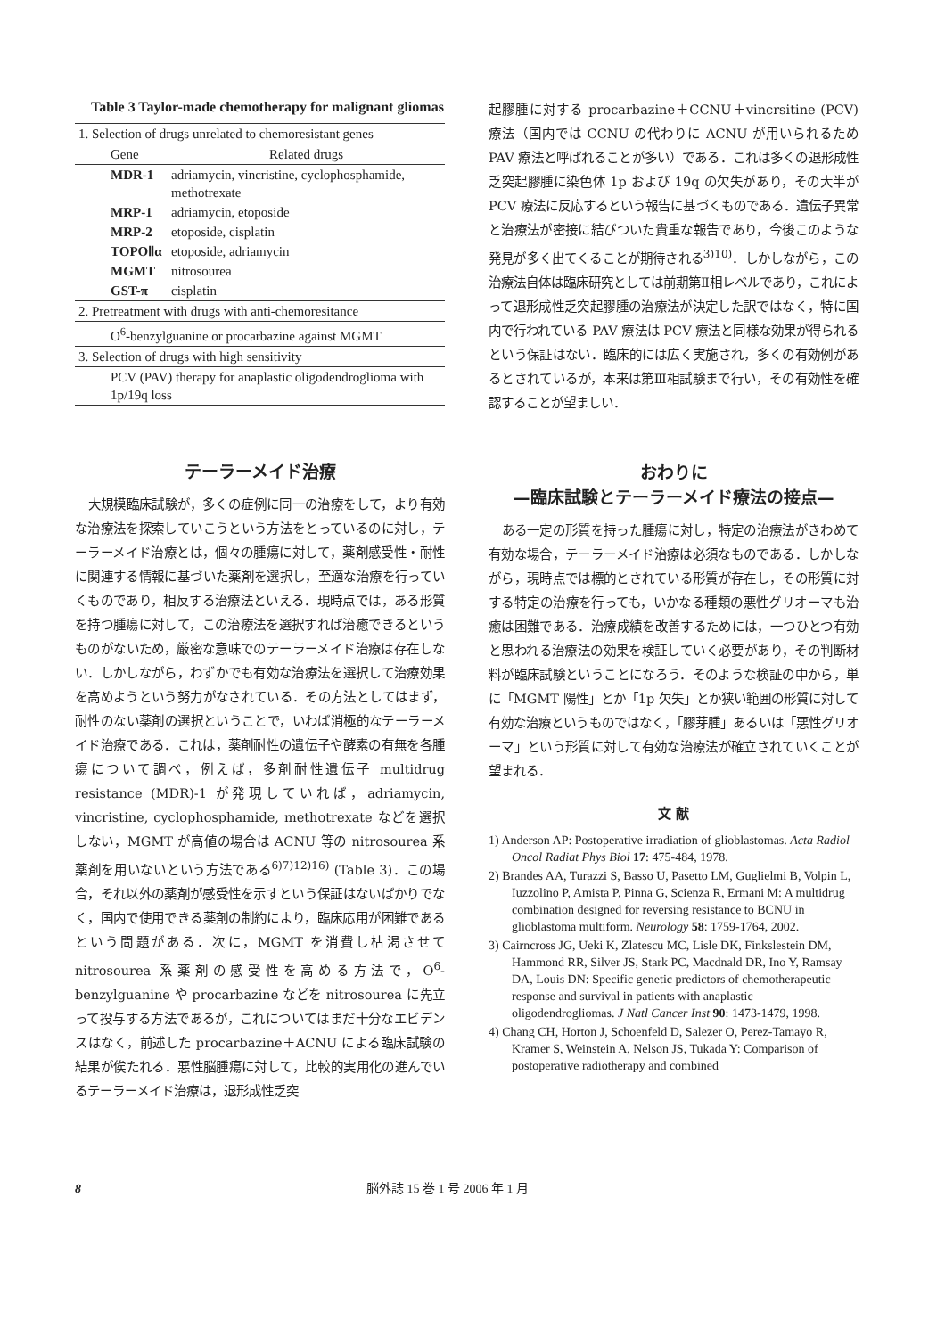Table 3 Taylor-made chemotherapy for malignant gliomas
| 1. Selection of drugs unrelated to chemoresistant genes | |
| Gene | Related drugs |
| MDR-1 | adriamycin, vincristine, cyclophosphamide, methotrexate |
| MRP-1 | adriamycin, etoposide |
| MRP-2 | etoposide, cisplatin |
| TOPOⅡα | etoposide, adriamycin |
| MGMT | nitrosourea |
| GST-π | cisplatin |
| 2. Pretreatment with drugs with anti-chemoresitance | |
| O<sup>6</sup>-benzylguanine or procarbazine against MGMT | |
| 3. Selection of drugs with high sensitivity | |
| PCV (PAV) therapy for anaplastic oligodendroglioma with 1p/19q loss | |
テーラーメイド治療
大規模臨床試験が，多くの症例に同一の治療をして，より有効な治療法を探索していこうという方法をとっているのに対し，テーラーメイド治療とは，個々の腫瘍に対して，薬剤感受性・耐性に関連する情報に基づいた薬剤を選択し，至適な治療を行っていくものであり，相反する治療法といえる．現時点では，ある形質を持つ腫瘍に対して，この治療法を選択すれば治癒できるというものがないため，厳密な意味でのテーラーメイド治療は存在しない．しかしながら，わずかでも有効な治療法を選択して治療効果を高めようという努力がなされている．その方法としてはまず，耐性のない薬剤の選択ということで，いわば消極的なテーラーメイド治療である．これは，薬剤耐性の遺伝子や酵素の有無を各腫瘍について調べ，例えば，多剤耐性遺伝子 multidrug resistance (MDR)-1 が発現していれば，adriamycin, vincristine, cyclophosphamide, methotrexate などを選択しない，MGMT が高値の場合は ACNU 等の nitrosourea 系薬剤を用いないという方法である<sup>6)7)12)16)</sup> (Table 3)．この場合，それ以外の薬剤が感受性を示すという保証はないばかりでなく，国内で使用できる薬剤の制約により，臨床応用が困難であるという問題がある．次に，MGMT を消費し枯渇させて nitrosourea 系薬剤の感受性を高める方法で，O<sup>6</sup>-benzylguanine や procarbazine などを nitrosourea に先立って投与する方法であるが，これについてはまだ十分なエビデンスはなく，前述した procarbazine＋ACNU による臨床試験の結果が俟たれる．悪性脳腫瘍に対して，比較的実用化の進んでいるテーラーメイド治療は，退形成性乏突
起膠腫に対する procarbazine＋CCNU＋vincrsitine (PCV) 療法（国内では CCNU の代わりに ACNU が用いられるため PAV 療法と呼ばれることが多い）である．これは多くの退形成性乏突起膠腫に染色体 1p および 19q の欠失があり，その大半が PCV 療法に反応するという報告に基づくものである．遺伝子異常と治療法が密接に結びついた貴重な報告であり，今後このような発見が多く出てくることが期待される<sup>3)10)</sup>．しかしながら，この治療法自体は臨床研究としては前期第Ⅱ相レベルであり，これによって退形成性乏突起膠腫の治療法が決定した訳ではなく，特に国内で行われている PAV 療法は PCV 療法と同様な効果が得られるという保証はない．臨床的には広く実施され，多くの有効例があるとされているが，本来は第Ⅲ相試験まで行い，その有効性を確認することが望ましい．
おわりに
—臨床試験とテーラーメイド療法の接点—
ある一定の形質を持った腫瘍に対し，特定の治療法がきわめて有効な場合，テーラーメイド治療は必須なものである．しかしながら，現時点では標的とされている形質が存在し，その形質に対する特定の治療を行っても，いかなる種類の悪性グリオーマも治癒は困難である．治療成績を改善するためには，一つひとつ有効と思われる治療法の効果を検証していく必要があり，その判断材料が臨床試験ということになろう．そのような検証の中から，単に「MGMT 陽性」とか「1p 欠失」とか狭い範囲の形質に対して有効な治療というものではなく，「膠芽腫」あるいは「悪性グリオーマ」という形質に対して有効な治療法が確立されていくことが望まれる．
文 献
1) Anderson AP: Postoperative irradiation of glioblastomas. Acta Radiol Oncol Radiat Phys Biol 17: 475-484, 1978.
2) Brandes AA, Turazzi S, Basso U, Pasetto LM, Guglielmi B, Volpin L, Iuzzolino P, Amista P, Pinna G, Scienza R, Ermani M: A multidrug combination designed for reversing resistance to BCNU in glioblastoma multiform. Neurology 58: 1759-1764, 2002.
3) Cairncross JG, Ueki K, Zlatescu MC, Lisle DK, Finkslestein DM, Hammond RR, Silver JS, Stark PC, Macdnald DR, Ino Y, Ramsay DA, Louis DN: Specific genetic predictors of chemotherapeutic response and survival in patients with anaplastic oligodendrogliomas. J Natl Cancer Inst 90: 1473-1479, 1998.
4) Chang CH, Horton J, Schoenfeld D, Salezer O, Perez-Tamayo R, Kramer S, Weinstein A, Nelson JS, Tukada Y: Comparison of postoperative radiotherapy and combined
8 脳外誌 15 巻 1 号 2006 年 1 月